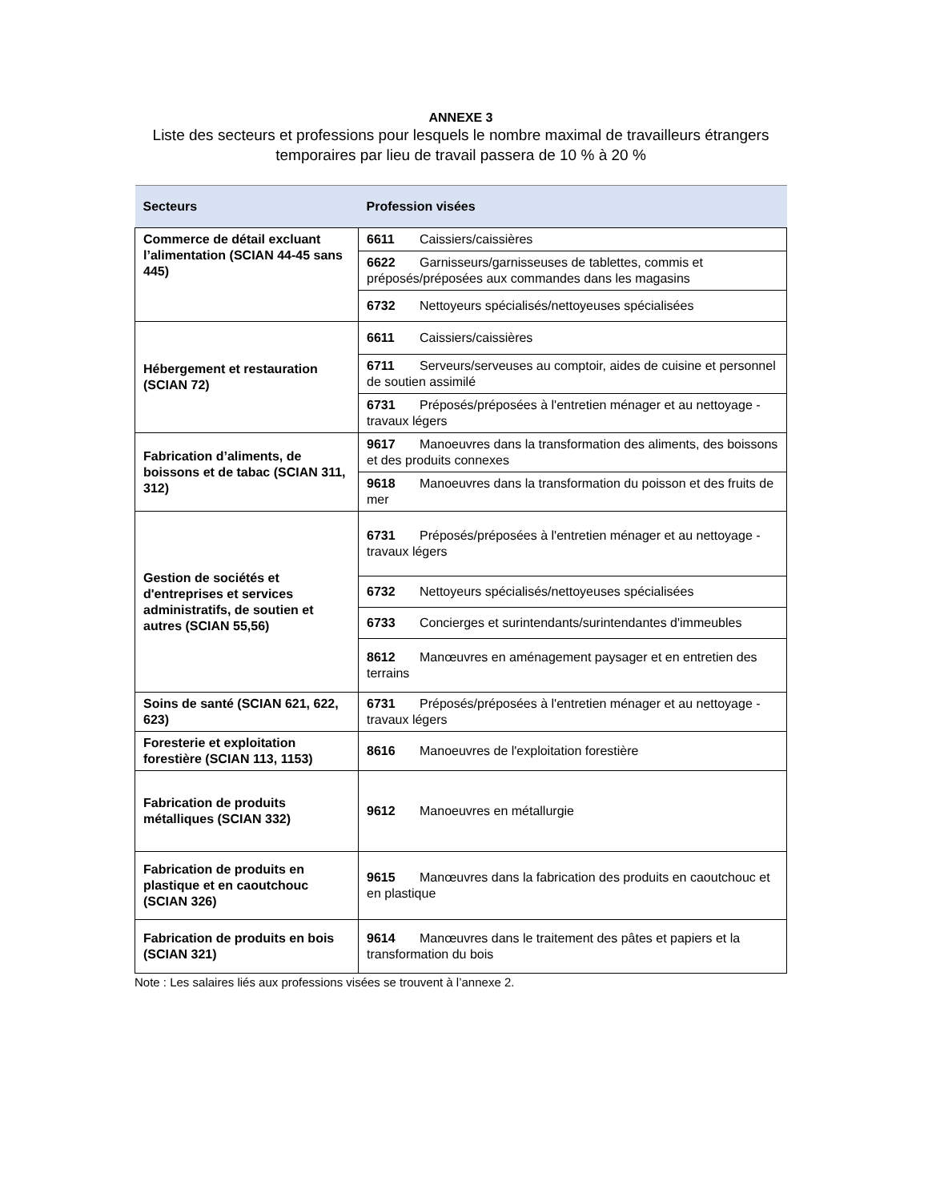ANNEXE 3
Liste des secteurs et professions pour lesquels le nombre maximal de travailleurs étrangers temporaires par lieu de travail passera de 10 % à 20 %
| Secteurs | Profession visées |
| --- | --- |
| Commerce de détail excluant l’alimentation (SCIAN 44-45 sans 445) | 6611 Caissiers/caissières |
| | 6622 Garnisseurs/garnisseuses de tablettes, commis et préposés/préposées aux commandes dans les magasins |
| | 6732 Nettoyeurs spécialisés/nettoyeuses spécialisées |
| Hébergement et restauration (SCIAN 72) | 6611 Caissiers/caissières |
| | 6711 Serveurs/serveuses au comptoir, aides de cuisine et personnel de soutien assimilé |
| | 6731 Préposés/préposées à l'entretien ménager et au nettoyage - travaux légers |
| Fabrication d’aliments, de boissons et de tabac (SCIAN 311, 312) | 9617 Manoeuvres dans la transformation des aliments, des boissons et des produits connexes |
| | 9618 Manoeuvres dans la transformation du poisson et des fruits de mer |
| Gestion de sociétés et d'entreprises et services administratifs, de soutien et autres (SCIAN 55,56) | 6731 Préposés/préposées à l'entretien ménager et au nettoyage - travaux légers |
| | 6732 Nettoyeurs spécialisés/nettoyeuses spécialisées |
| | 6733 Concierges et surintendants/surintendantes d'immeubles |
| | 8612 Manœuvres en aménagement paysager et en entretien des terrains |
| Soins de santé (SCIAN 621, 622, 623) | 6731 Préposés/préposées à l'entretien ménager et au nettoyage - travaux légers |
| Foresterie et exploitation forestière (SCIAN 113, 1153) | 8616 Manoeuvres de l'exploitation forestière |
| Fabrication de produits métalliques (SCIAN 332) | 9612 Manoeuvres en métallurgie |
| Fabrication de produits en plastique et en caoutchouc (SCIAN 326) | 9615 Manœuvres dans la fabrication des produits en caoutchouc et en plastique |
| Fabrication de produits en bois (SCIAN 321) | 9614 Manœuvres dans le traitement des pâtes et papiers et la transformation du bois |
Note : Les salaires liés aux professions visées se trouvent à l’annexe 2.